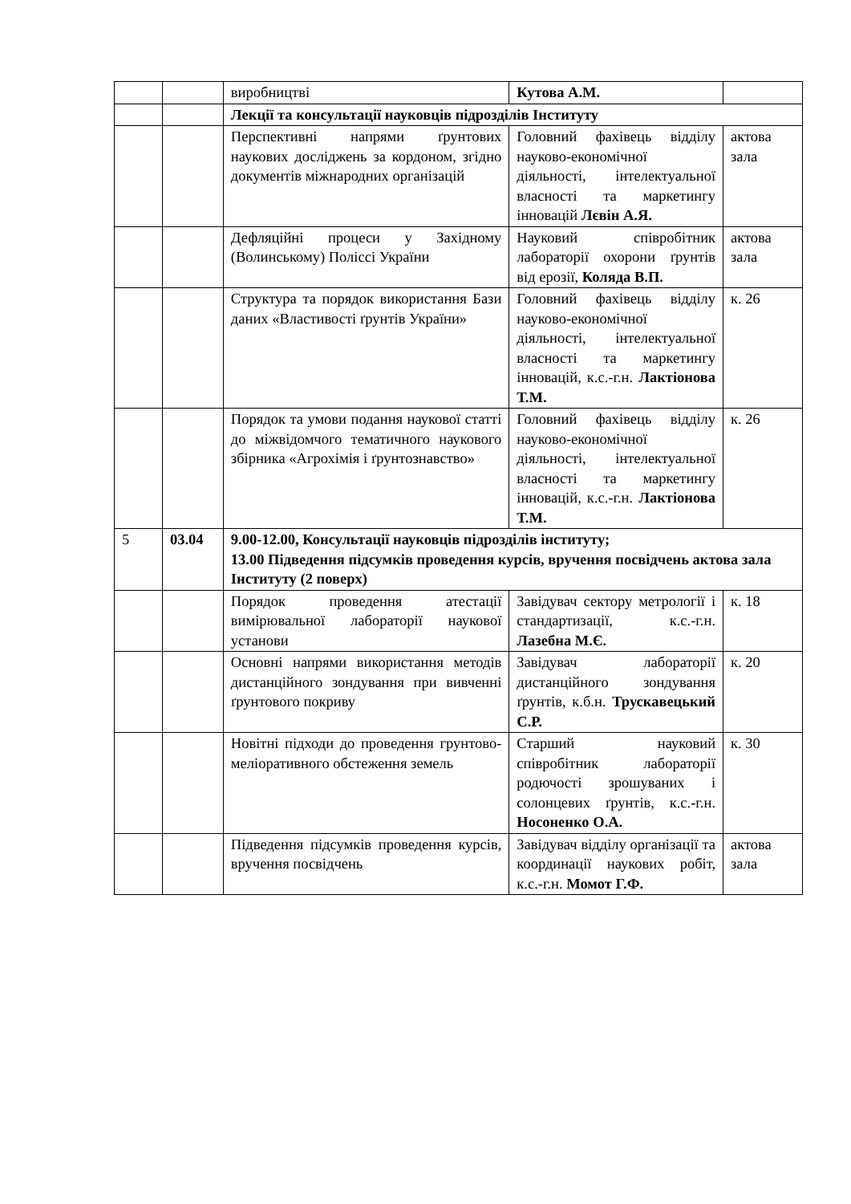| | | виробництві | Кутова А.М. | |
| | | Лекції та консультації науковців підрозділів Інституту | | |
| | | Перспективні напрями ґрунтових наукових досліджень за кордоном, згідно документів міжнародних організацій | Головний фахівець відділу науково-економічної діяльності, інтелектуальної власності та маркетингу інновацій Лєвін А.Я. | актова зала |
| | | Дефляційні процеси у Західному (Волинському) Поліссі України | Науковий співробітник лабораторії охорони ґрунтів від ерозії, Коляда В.П. | актова зала |
| | | Структура та порядок використання Бази даних «Властивості ґрунтів України» | Головний фахівець відділу науково-економічної діяльності, інтелектуальної власності та маркетингу інновацій, к.с.-г.н. Лактіонова Т.М. | к. 26 |
| | | Порядок та умови подання наукової статті до міжвідомчого тематичного наукового збірника «Агрохімія і ґрунтознавство» | Головний фахівець відділу науково-економічної діяльності, інтелектуальної власності та маркетингу інновацій, к.с.-г.н. Лактіонова Т.М. | к. 26 |
| 5 | 03.04 | 9.00-12.00, Консультації науковців підрозділів інституту; 13.00 Підведення підсумків проведення курсів, вручення посвідчень актова зала Інституту (2 поверх) | | |
| | | Порядок проведення атестації вимірювальної лабораторії наукової установи | Завідувач сектору метрології і стандартизації, к.с.-г.н. Лазебна М.Є. | к. 18 |
| | | Основні напрями використання методів дистанційного зондування при вивченні ґрунтового покриву | Завідувач лабораторії дистанційного зондування ґрунтів, к.б.н. Трускавецький С.Р. | к. 20 |
| | | Новітні підходи до проведення грунтово-меліоративного обстеження земель | Старший науковий співробітник лабораторії родючості зрошуваних і солонцевих ґрунтів, к.с.-г.н. Носоненко О.А. | к. 30 |
| | | Підведення підсумків проведення курсів, вручення посвідчень | Завідувач відділу організації та координації наукових робіт, к.с.-г.н. Момот Г.Ф. | актова зала |